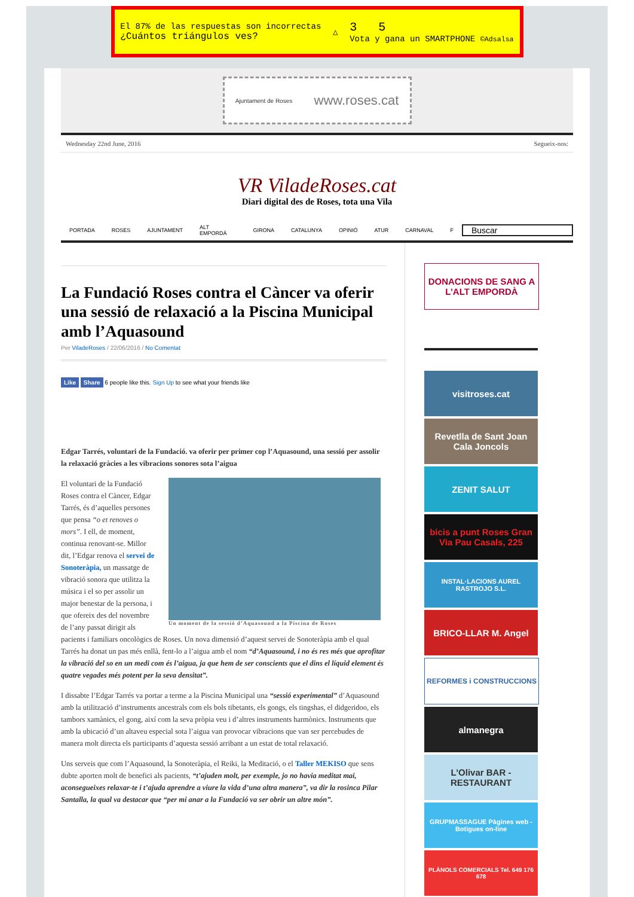El 87% de las respuestas son incorrectas
¿Cuántos triángulos ves?
△
3 5
Vota y gana un SMARTPHONE ©Adsalsa
Ajuntament de Roses www.roses.cat
Wednesday 22nd June, 2016 Segueix-nos:
VR ViladeRoses.cat
Diari digital des de Roses, tota una Vila
PORTADA ROSES AJUNTAMENT ALT EMPORDÀ GIRONA CATALUNYA OPINIÓ ATUR CARNAVAL F Buscar
La Fundació Roses contra el Càncer va oferir una sessió de relaxació a la Piscina Municipal amb l’Aquasound
Per ViladeRoses / 22/06/2016 / No Comentat
Like Share 6 people like this. Sign Up to see what your friends like
Edgar Tarrés, voluntari de la Fundació. va oferir per primer cop l’Aquasound, una sessió per assolir la relaxació gràcies a les vibracions sonores sota l’aigua
Un moment de la sessió d’Aquasound a la Piscina de Roses
El voluntari de la Fundació Roses contra el Càncer, Edgar Tarrés, és d’aquelles persones que pensa “o et renoves o mors”. I ell, de moment, continua renovant-se. Millor dit, l’Edgar renova el servei de Sonoteràpia, un massatge de vibració sonora que utilitza la música i el so per assolir un major benestar de la persona, i que ofereix des del novembre de l’any passat dirigit als pacients i familiars oncològics de Roses. Un nova dimensió d’aquest servei de Sonoteràpia amb el qual Tarrés ha donat un pas més enllà, fent-lo a l’aigua amb el nom “d’Aquasound, i no és res més que aprofitar la vibració del so en un medi com és l’aigua, ja que hem de ser conscients que el dins el líquid element és quatre vegades més potent per la seva densitat”.
I dissabte l’Edgar Tarrés va portar a terme a la Piscina Municipal una “sessió experimental” d’Aquasound amb la utilització d’instruments ancestrals com els bols tibetants, els gongs, els tingshas, el didgeridoo, els tambors xamànics, el gong, així com la seva pròpia veu i d’altres instruments harmònics. Instruments que amb la ubicació d’un altaveu especial sota l’aigua van provocar vibracions que van ser percebudes de manera molt directa els participants d’aquesta sessió arribant a un estat de total relaxació.
Uns serveis que com l’Aquasound, la Sonoteràpia, el Reiki, la Meditació, o el Taller MEKISO que sens dubte aporten molt de benefici als pacients, “t’ajuden molt, per exemple, jo no havia meditat mai, aconsegueixes relaxar-te i t’ajuda aprendre a viure la vida d’una altra manera”, va dir la rosinca Pilar Santalla, la qual va destacar que “per mi anar a la Fundació va ser obrir un altre món”.
DONACIONS DE SANG A L’ALT EMPORDÀ
visitroses.cat
Revetlla de Sant Joan Cala Joncols
ZENIT SALUT
bicis a punt Roses Gran Via Pau Casals, 225
INSTAL·LACIONS AUREL RASTROJO S.L.
BRICO-LLAR M. Angel
REFORMES i CONSTRUCCIONS
almanegra
L’Olivar BAR - RESTAURANT
GRUPMASSAGUE Pàgines web - Botigues on-line
PLÀNOLS COMERCIALS Tel. 649 176 678